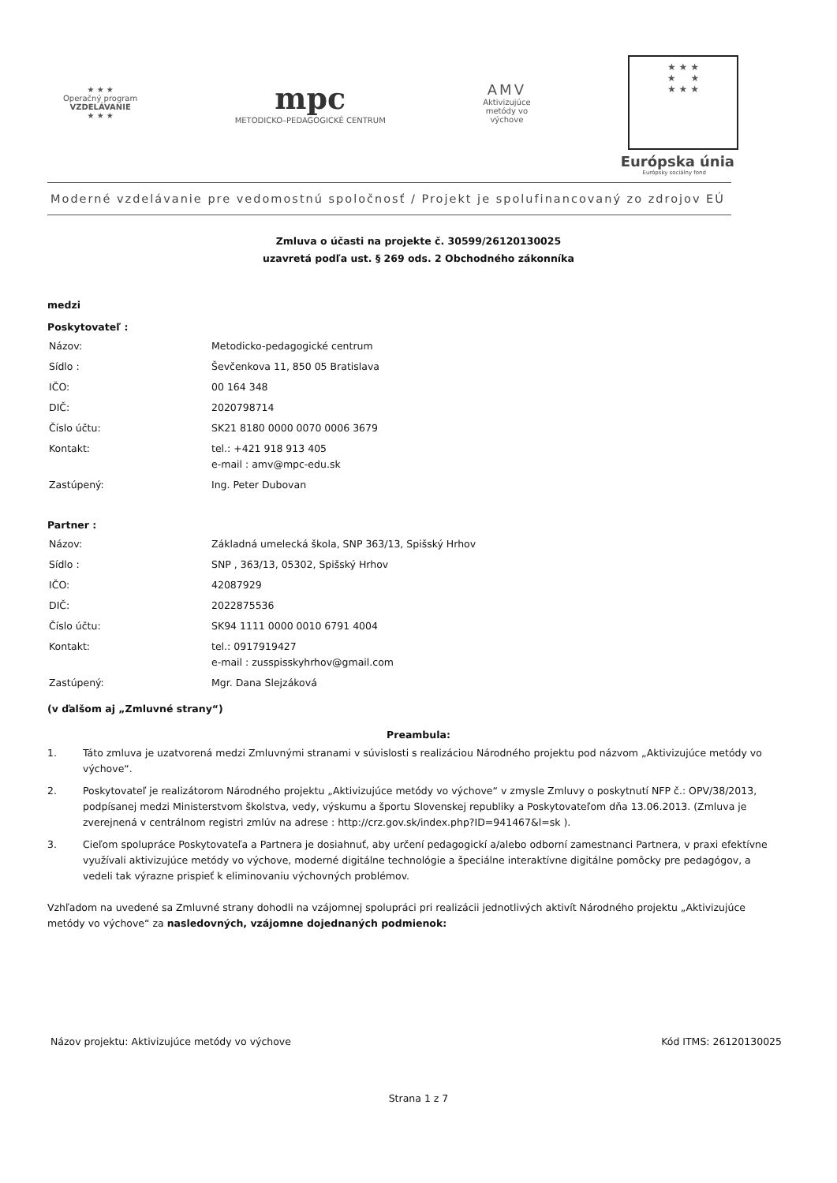★ ★ ★
Operačný program
VZDELÁVANIE
★ ★ ★
mpc
METODICKO–PEDAGOGICKÉ CENTRUM
AMV
Aktivizujúce
metódy vo
výchove
★ ★ ★
★ ★
★ ★ ★
Európska únia
Európsky sociálny fond
Moderné vzdelávanie pre vedomostnú spoločnosť / Projekt je spolufinancovaný zo zdrojov EÚ
Zmluva o účasti na projekte č. 30599/26120130025
uzavretá podľa ust. § 269 ods. 2 Obchodného zákonníka
medzi
Poskytovateľ :
| Názov: | Metodicko-pedagogické centrum |
| Sídlo : | Ševčenkova 11, 850 05 Bratislava |
| IČO: | 00 164 348 |
| DIČ: | 2020798714 |
| Číslo účtu: | SK21 8180 0000 0070 0006 3679 |
| Kontakt: | tel.: +421 918 913 405 e-mail : amv@mpc-edu.sk |
| Zastúpený: | Ing. Peter Dubovan |
Partner :
| Názov: | Základná umelecká škola, SNP 363/13, Spišský Hrhov |
| Sídlo : | SNP , 363/13, 05302, Spišský Hrhov |
| IČO: | 42087929 |
| DIČ: | 2022875536 |
| Číslo účtu: | SK94 1111 0000 0010 6791 4004 |
| Kontakt: | tel.: 0917919427 e-mail : zusspisskyhrhov@gmail.com |
| Zastúpený: | Mgr. Dana Slejzáková |
(v ďalšom aj „Zmluvné strany“)
Preambula:
1. Táto zmluva je uzatvorená medzi Zmluvnými stranami v súvislosti s realizáciou Národného projektu pod názvom „Aktivizujúce metódy vo výchove“.
2. Poskytovateľ je realizátorom Národného projektu „Aktivizujúce metódy vo výchove“ v zmysle Zmluvy o poskytnutí NFP č.: OPV/38/2013, podpísanej medzi Ministerstvom školstva, vedy, výskumu a športu Slovenskej republiky a Poskytovateľom dňa 13.06.2013. (Zmluva je zverejnená v centrálnom registri zmlúv na adrese : http://crz.gov.sk/index.php?ID=941467&l=sk ).
3. Cieľom spolupráce Poskytovateľa a Partnera je dosiahnuť, aby určení pedagogickí a/alebo odborní zamestnanci Partnera, v praxi efektívne využívali aktivizujúce metódy vo výchove, moderné digitálne technológie a špeciálne interaktívne digitálne pomôcky pre pedagógov, a vedeli tak výrazne prispieť k eliminovaniu výchovných problémov.
Vzhľadom na uvedené sa Zmluvné strany dohodli na vzájomnej spolupráci pri realizácii jednotlivých aktivít Národného projektu „Aktivizujúce metódy vo výchove“ za nasledovných, vzájomne dojednaných podmienok:
Názov projektu: Aktivizujúce metódy vo výchove Kód ITMS: 26120130025
Strana 1 z 7